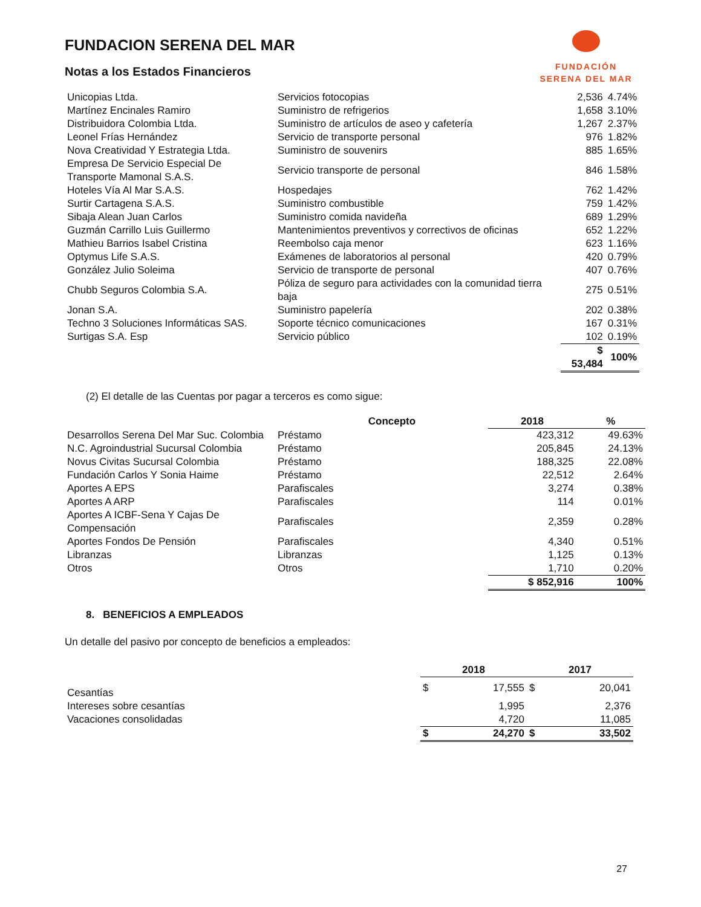FUNDACION SERENA DEL MAR
Notas a los Estados Financieros
FUNDACIÓN
SERENA DEL MAR
| Unicopias Ltda. | Servicios fotocopias | 2,536 | 4.74% |
| Martínez Encinales Ramiro | Suministro de refrigerios | 1,658 | 3.10% |
| Distribuidora Colombia Ltda. | Suministro de artículos de aseo y cafetería | 1,267 | 2.37% |
| Leonel Frías Hernández | Servicio de transporte personal | 976 | 1.82% |
| Nova Creatividad Y Estrategia Ltda. | Suministro de souvenirs | 885 | 1.65% |
| Empresa De Servicio Especial De Transporte Mamonal S.A.S. | Servicio transporte de personal | 846 | 1.58% |
| Hoteles Vía Al Mar S.A.S. | Hospedajes | 762 | 1.42% |
| Surtir Cartagena S.A.S. | Suministro combustible | 759 | 1.42% |
| Sibaja Alean Juan Carlos | Suministro comida navideña | 689 | 1.29% |
| Guzmán Carrillo Luis Guillermo | Mantenimientos preventivos y correctivos de oficinas | 652 | 1.22% |
| Mathieu Barrios Isabel Cristina | Reembolso caja menor | 623 | 1.16% |
| Optymus Life S.A.S. | Exámenes de laboratorios al personal | 420 | 0.79% |
| González Julio Soleima | Servicio de transporte de personal | 407 | 0.76% |
| Chubb Seguros Colombia S.A. | Póliza de seguro para actividades con la comunidad tierra baja | 275 | 0.51% |
| Jonan S.A. | Suministro papelería | 202 | 0.38% |
| Techno 3 Soluciones Informáticas SAS. | Soporte técnico comunicaciones | 167 | 0.31% |
| Surtigas S.A. Esp | Servicio público | 102 | 0.19% |
| | | $ 53,484 | 100% |
(2) El detalle de las Cuentas por pagar a terceros es como sigue:
| | Concepto | 2018 | % |
| --- | --- | --- | --- |
| Desarrollos Serena Del Mar Suc. Colombia | Préstamo | 423,312 | 49.63% |
| N.C. Agroindustrial Sucursal Colombia | Préstamo | 205,845 | 24.13% |
| Novus Civitas Sucursal Colombia | Préstamo | 188,325 | 22.08% |
| Fundación Carlos Y Sonia Haime | Préstamo | 22,512 | 2.64% |
| Aportes A EPS | Parafiscales | 3,274 | 0.38% |
| Aportes A ARP | Parafiscales | 114 | 0.01% |
| Aportes A ICBF-Sena Y Cajas De Compensación | Parafiscales | 2,359 | 0.28% |
| Aportes Fondos De Pensión | Parafiscales | 4,340 | 0.51% |
| Libranzas | Libranzas | 1,125 | 0.13% |
| Otros | Otros | 1,710 | 0.20% |
| | | $ 852,916 | 100% |
8. BENEFICIOS A EMPLEADOS
Un detalle del pasivo por concepto de beneficios a empleados:
| | 2018 | | 2017 | |
| --- | --- | --- | --- | --- |
| Cesantías | $ | 17,555 | $ | 20,041 |
| Intereses sobre cesantías | | 1,995 | | 2,376 |
| Vacaciones consolidadas | | 4,720 | | 11,085 |
| | $ | 24,270 | $ | 33,502 |
27